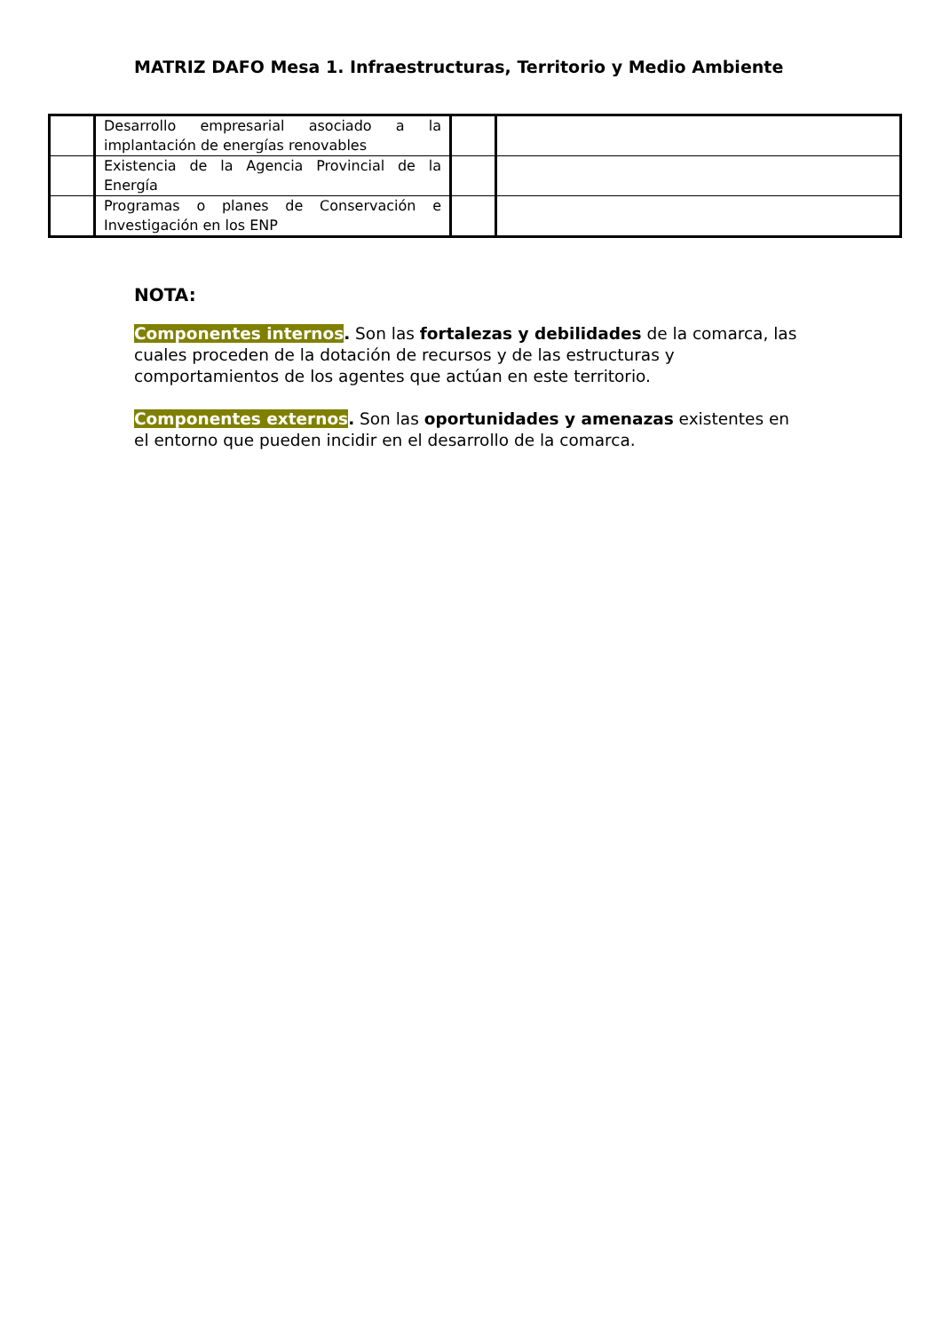MATRIZ DAFO Mesa 1. Infraestructuras, Territorio y Medio Ambiente
| | Desarrollo empresarial asociado a la implantación de energías renovables | | |
| | Existencia de la Agencia Provincial de la Energía | | |
| | Programas o planes de Conservación e Investigación en los ENP | | |
NOTA:
Componentes internos. Son las fortalezas y debilidades de la comarca, las cuales proceden de la dotación de recursos y de las estructuras y comportamientos de los agentes que actúan en este territorio.
Componentes externos. Son las oportunidades y amenazas existentes en el entorno que pueden incidir en el desarrollo de la comarca.